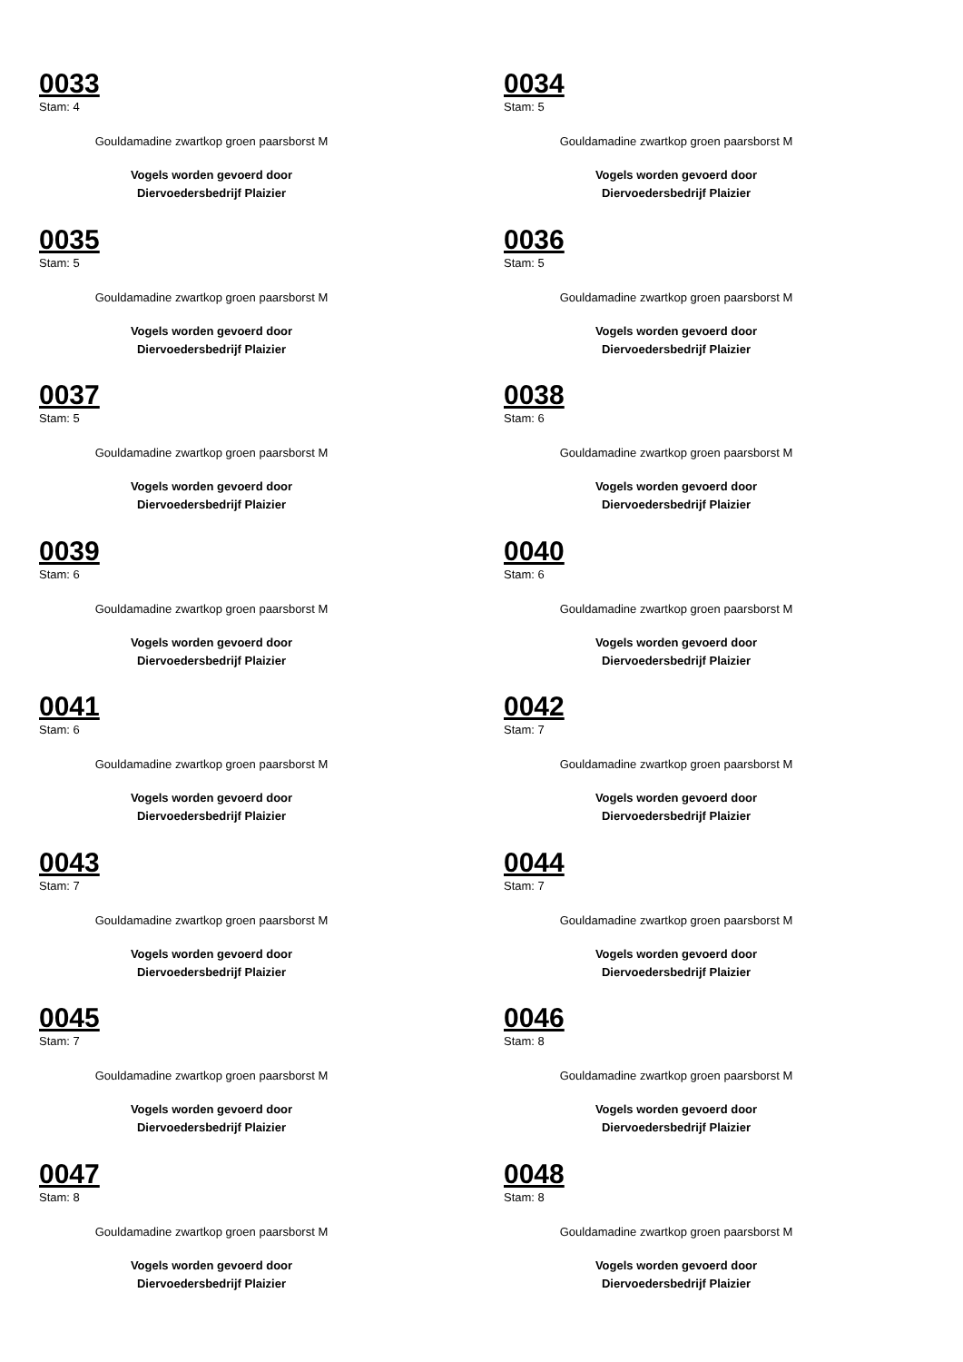0033
Stam: 4
Gouldamadine zwartkop groen paarsborst M
Vogels worden gevoerd door
Diervoedersbedrijf Plaizier
0034
Stam: 5
Gouldamadine zwartkop groen paarsborst M
Vogels worden gevoerd door
Diervoedersbedrijf Plaizier
0035
Stam: 5
Gouldamadine zwartkop groen paarsborst M
Vogels worden gevoerd door
Diervoedersbedrijf Plaizier
0036
Stam: 5
Gouldamadine zwartkop groen paarsborst M
Vogels worden gevoerd door
Diervoedersbedrijf Plaizier
0037
Stam: 5
Gouldamadine zwartkop groen paarsborst M
Vogels worden gevoerd door
Diervoedersbedrijf Plaizier
0038
Stam: 6
Gouldamadine zwartkop groen paarsborst M
Vogels worden gevoerd door
Diervoedersbedrijf Plaizier
0039
Stam: 6
Gouldamadine zwartkop groen paarsborst M
Vogels worden gevoerd door
Diervoedersbedrijf Plaizier
0040
Stam: 6
Gouldamadine zwartkop groen paarsborst M
Vogels worden gevoerd door
Diervoedersbedrijf Plaizier
0041
Stam: 6
Gouldamadine zwartkop groen paarsborst M
Vogels worden gevoerd door
Diervoedersbedrijf Plaizier
0042
Stam: 7
Gouldamadine zwartkop groen paarsborst M
Vogels worden gevoerd door
Diervoedersbedrijf Plaizier
0043
Stam: 7
Gouldamadine zwartkop groen paarsborst M
Vogels worden gevoerd door
Diervoedersbedrijf Plaizier
0044
Stam: 7
Gouldamadine zwartkop groen paarsborst M
Vogels worden gevoerd door
Diervoedersbedrijf Plaizier
0045
Stam: 7
Gouldamadine zwartkop groen paarsborst M
Vogels worden gevoerd door
Diervoedersbedrijf Plaizier
0046
Stam: 8
Gouldamadine zwartkop groen paarsborst M
Vogels worden gevoerd door
Diervoedersbedrijf Plaizier
0047
Stam: 8
Gouldamadine zwartkop groen paarsborst M
Vogels worden gevoerd door
Diervoedersbedrijf Plaizier
0048
Stam: 8
Gouldamadine zwartkop groen paarsborst M
Vogels worden gevoerd door
Diervoedersbedrijf Plaizier